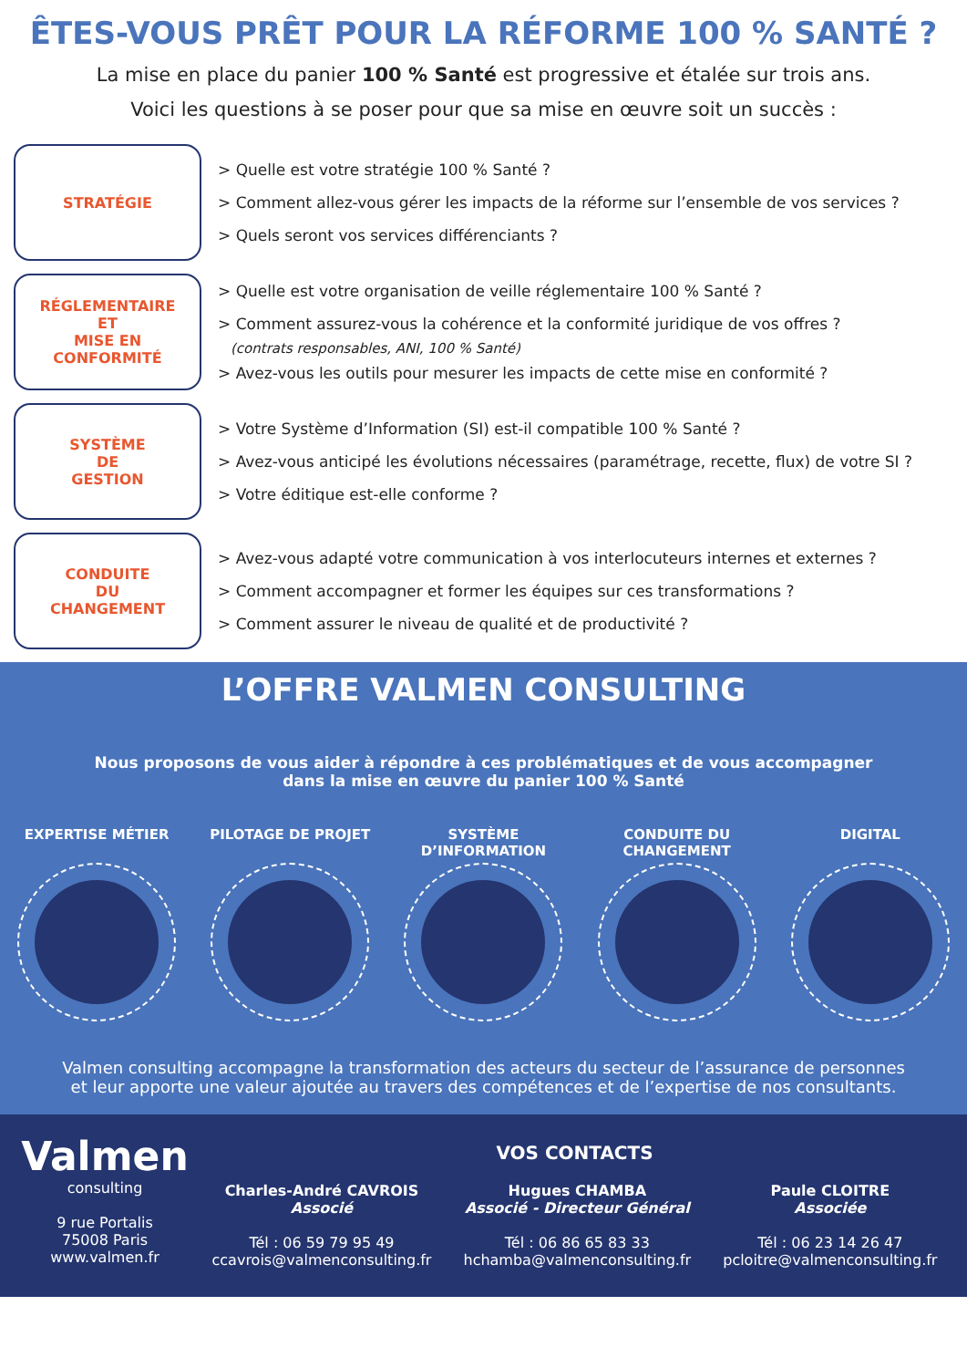ÊTES-VOUS PRÊT POUR LA RÉFORME 100 % SANTÉ ?
La mise en place du panier 100 % Santé est progressive et étalée sur trois ans.
Voici les questions à se poser pour que sa mise en œuvre soit un succès :
STRATÉGIE
> Quelle est votre stratégie 100 % Santé ?
> Comment allez-vous gérer les impacts de la réforme sur l’ensemble de vos services ?
> Quels seront vos services différenciants ?
RÉGLEMENTAIRE
ET
MISE EN
CONFORMITÉ
> Quelle est votre organisation de veille réglementaire 100 % Santé ?
> Comment assurez-vous la cohérence et la conformité juridique de vos offres ?
(contrats responsables, ANI, 100 % Santé)
> Avez-vous les outils pour mesurer les impacts de cette mise en conformité ?
SYSTÈME
DE
GESTION
> Votre Système d’Information (SI) est-il compatible 100 % Santé ?
> Avez-vous anticipé les évolutions nécessaires (paramétrage, recette, flux) de votre SI ?
> Votre éditique est-elle conforme ?
CONDUITE
DU
CHANGEMENT
> Avez-vous adapté votre communication à vos interlocuteurs internes et externes ?
> Comment accompagner et former les équipes sur ces transformations ?
> Comment assurer le niveau de qualité et de productivité ?
L’OFFRE VALMEN CONSULTING
Nous proposons de vous aider à répondre à ces problématiques et de vous accompagner
dans la mise en œuvre du panier 100 % Santé
EXPERTISE MÉTIER PILOTAGE DE PROJET SYSTÈME D’INFORMATION
CONDUITE DU CHANGEMENT
DIGITAL
Valmen consulting accompagne la transformation des acteurs du secteur de l’assurance de personnes
et leur apporte une valeur ajoutée au travers des compétences et de l’expertise de nos consultants.
Valmen
consulting
9 rue Portalis
75008 Paris
www.valmen.fr
VOS CONTACTS
Charles-André CAVROIS
Associé
Tél : 06 59 79 95 49
ccavrois@valmenconsulting.fr
Hugues CHAMBA
Associé - Directeur Général
Tél : 06 86 65 83 33
hchamba@valmenconsulting.fr
Paule CLOITRE
Associée
Tél : 06 23 14 26 47
pcloitre@valmenconsulting.fr